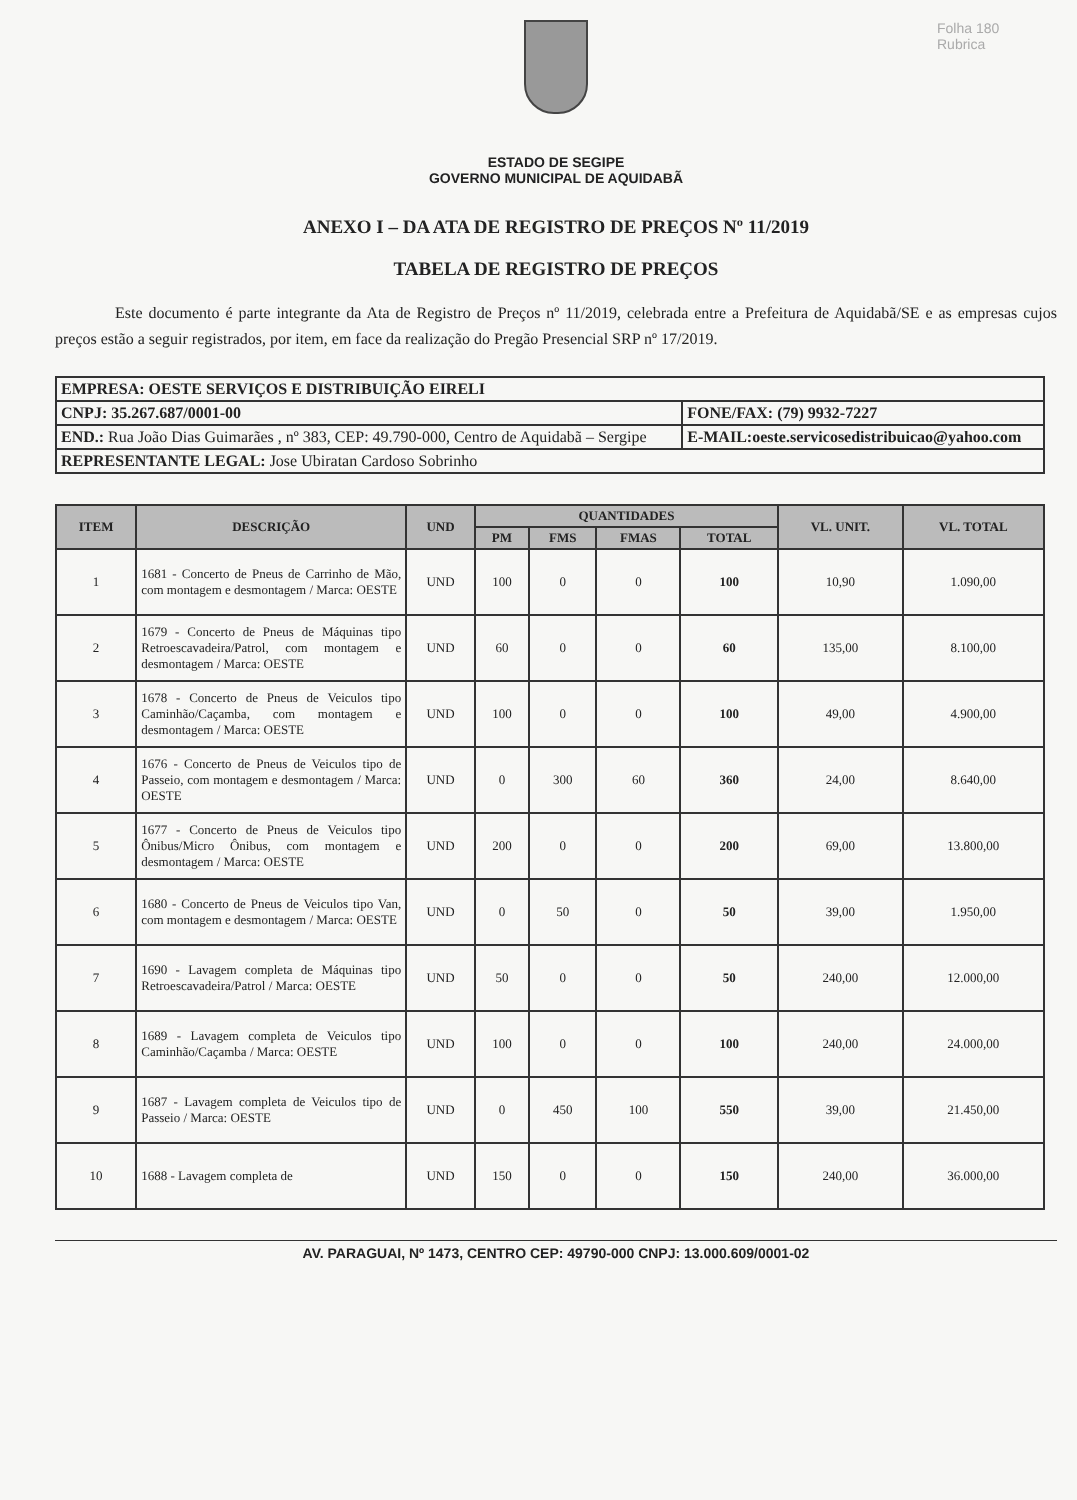Folha 180
Rubrica
ESTADO DE SEGIPE
GOVERNO MUNICIPAL DE AQUIDABÃ
ANEXO I – DA ATA DE REGISTRO DE PREÇOS Nº 11/2019
TABELA DE REGISTRO DE PREÇOS
Este documento é parte integrante da Ata de Registro de Preços nº 11/2019, celebrada entre a Prefeitura de Aquidabã/SE e as empresas cujos preços estão a seguir registrados, por item, em face da realização do Pregão Presencial SRP nº 17/2019.
| EMPRESA: OESTE SERVIÇOS E DISTRIBUIÇÃO EIRELI | |
| CNPJ: 35.267.687/0001-00 | FONE/FAX: (79) 9932-7227 |
| END.: Rua João Dias Guimarães , nº 383, CEP: 49.790-000, Centro de Aquidabã – Sergipe | E-MAIL:oeste.servicosedistribuicao@yahoo.com |
| REPRESENTANTE LEGAL: Jose Ubiratan Cardoso Sobrinho | |
| ITEM | DESCRIÇÃO | UND | QUANTIDADES | | | | VL. UNIT. | VL. TOTAL |
| --- | --- | --- | --- | --- | --- | --- | --- | --- |
| | | | PM | FMS | FMAS | TOTAL | | |
| 1 | 1681 - Concerto de Pneus de Carrinho de Mão, com montagem e desmontagem / Marca: OESTE | UND | 100 | 0 | 0 | 100 | 10,90 | 1.090,00 |
| 2 | 1679 - Concerto de Pneus de Máquinas tipo Retroescavadeira/Patrol, com montagem e desmontagem / Marca: OESTE | UND | 60 | 0 | 0 | 60 | 135,00 | 8.100,00 |
| 3 | 1678 - Concerto de Pneus de Veiculos tipo Caminhão/Caçamba, com montagem e desmontagem / Marca: OESTE | UND | 100 | 0 | 0 | 100 | 49,00 | 4.900,00 |
| 4 | 1676 - Concerto de Pneus de Veiculos tipo de Passeio, com montagem e desmontagem / Marca: OESTE | UND | 0 | 300 | 60 | 360 | 24,00 | 8.640,00 |
| 5 | 1677 - Concerto de Pneus de Veiculos tipo Ônibus/Micro Ônibus, com montagem e desmontagem / Marca: OESTE | UND | 200 | 0 | 0 | 200 | 69,00 | 13.800,00 |
| 6 | 1680 - Concerto de Pneus de Veiculos tipo Van, com montagem e desmontagem / Marca: OESTE | UND | 0 | 50 | 0 | 50 | 39,00 | 1.950,00 |
| 7 | 1690 - Lavagem completa de Máquinas tipo Retroescavadeira/Patrol / Marca: OESTE | UND | 50 | 0 | 0 | 50 | 240,00 | 12.000,00 |
| 8 | 1689 - Lavagem completa de Veiculos tipo Caminhão/Caçamba / Marca: OESTE | UND | 100 | 0 | 0 | 100 | 240,00 | 24.000,00 |
| 9 | 1687 - Lavagem completa de Veiculos tipo de Passeio / Marca: OESTE | UND | 0 | 450 | 100 | 550 | 39,00 | 21.450,00 |
| 10 | 1688 - Lavagem completa de | UND | 150 | 0 | 0 | 150 | 240,00 | 36.000,00 |
AV. PARAGUAI, Nº 1473, CENTRO CEP: 49790-000 CNPJ: 13.000.609/0001-02